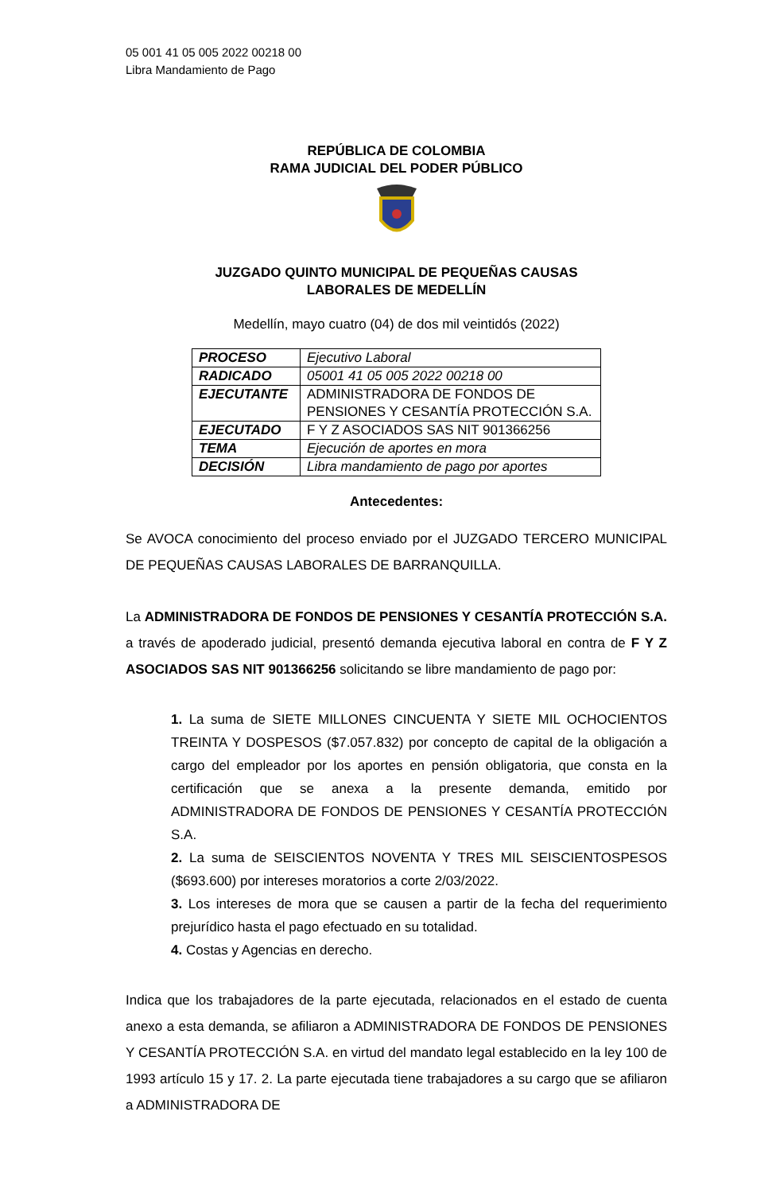05 001 41 05 005 2022 00218 00
Libra Mandamiento de Pago
REPÚBLICA DE COLOMBIA
RAMA JUDICIAL DEL PODER PÚBLICO
JUZGADO QUINTO MUNICIPAL DE PEQUEÑAS CAUSAS
LABORALES DE MEDELLÍN
Medellín, mayo cuatro (04) de dos mil veintidós (2022)
| PROCESO | Ejecutivo Laboral |
| RADICADO | 05001 41 05 005 2022 00218 00 |
| EJECUTANTE | ADMINISTRADORA DE FONDOS DE PENSIONES Y CESANTÍA PROTECCIÓN S.A. |
| EJECUTADO | F Y Z ASOCIADOS SAS NIT 901366256 |
| TEMA | Ejecución de aportes en mora |
| DECISIÓN | Libra mandamiento de pago por aportes |
Antecedentes:
Se AVOCA conocimiento del proceso enviado por el JUZGADO TERCERO MUNICIPAL DE PEQUEÑAS CAUSAS LABORALES DE BARRANQUILLA.
La ADMINISTRADORA DE FONDOS DE PENSIONES Y CESANTÍA PROTECCIÓN S.A. a través de apoderado judicial, presentó demanda ejecutiva laboral en contra de F Y Z ASOCIADOS SAS NIT 901366256 solicitando se libre mandamiento de pago por:
1. La suma de SIETE MILLONES CINCUENTA Y SIETE MIL OCHOCIENTOS TREINTA Y DOSPESOS ($7.057.832) por concepto de capital de la obligación a cargo del empleador por los aportes en pensión obligatoria, que consta en la certificación que se anexa a la presente demanda, emitido por ADMINISTRADORA DE FONDOS DE PENSIONES Y CESANTÍA PROTECCIÓN S.A.
2. La suma de SEISCIENTOS NOVENTA Y TRES MIL SEISCIENTOSPESOS ($693.600) por intereses moratorios a corte 2/03/2022.
3. Los intereses de mora que se causen a partir de la fecha del requerimiento prejurídico hasta el pago efectuado en su totalidad.
4. Costas y Agencias en derecho.
Indica que los trabajadores de la parte ejecutada, relacionados en el estado de cuenta anexo a esta demanda, se afiliaron a ADMINISTRADORA DE FONDOS DE PENSIONES Y CESANTÍA PROTECCIÓN S.A. en virtud del mandato legal establecido en la ley 100 de 1993 artículo 15 y 17. 2. La parte ejecutada tiene trabajadores a su cargo que se afiliaron a ADMINISTRADORA DE